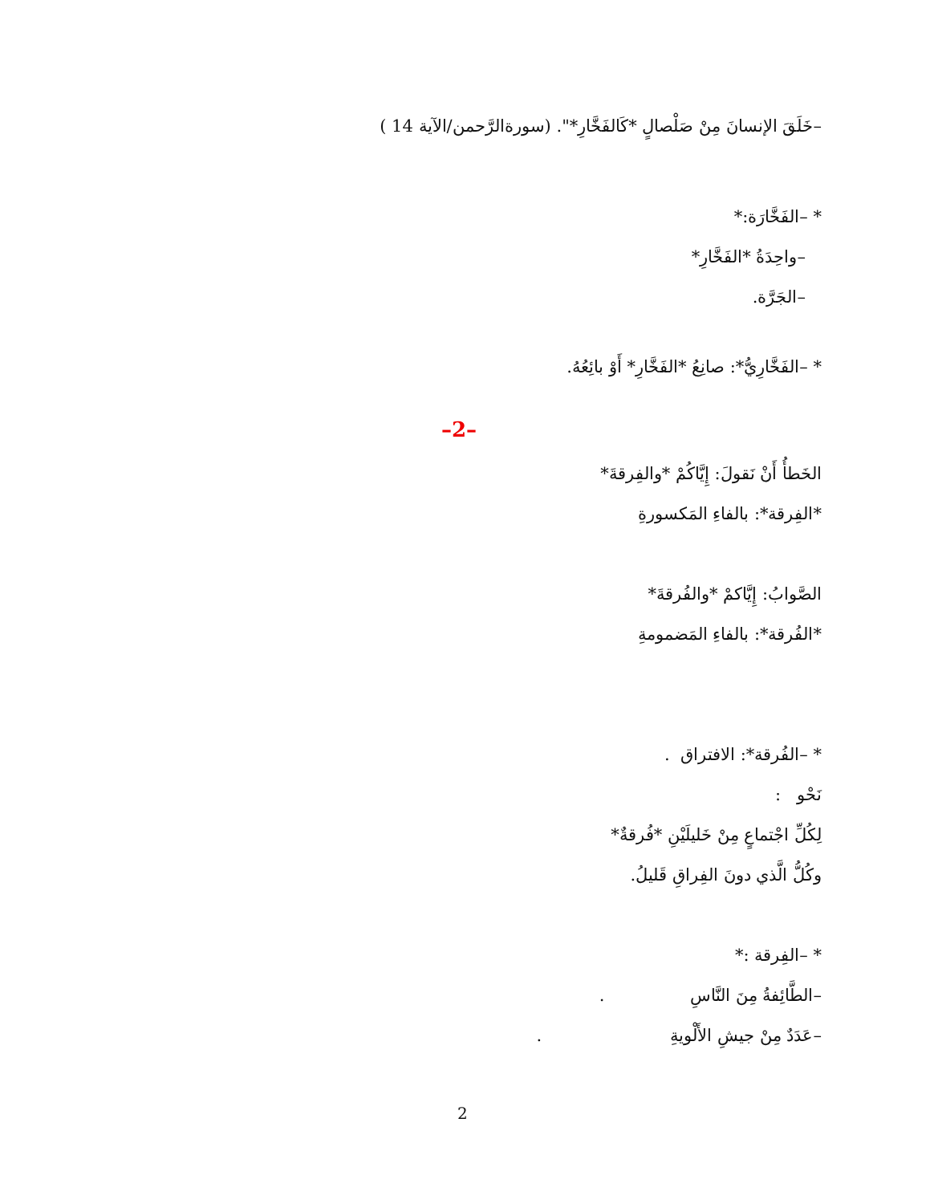–خَلَقَ الإنسانَ مِنْ صَلْصالٍ *كَالفَخَّارِ*". (سورةالرَّحمن/الآية 14 )
* –الفَخَّارَة:*
–واحِدَةُ *الفَخَّارِ*
–الجَرَّة.
* –الفَخَّارِيُّ*: صانِعُ *الفَخَّارِ* أَوْ بائِعُهُ.
–2–
الخَطأُ أَنْ نَقولَ: إِيَّاكُمْ *والفِرقةَ*
*الفِرقة*: بالفاءِ المَكسورةِ
الصَّوابُ: إِيَّاكمْ *والفُرقةَ*
*الفُرقة*: بالفاءِ المَضمومةِ
* –الفُرقة*: الافتراق .
نَحْو :
لِكُلِّ اجْتماعٍ مِنْ خَليلَيْنِ *فُرقةٌ*
وكُلُّ الَّذي دونَ الفِراقِ قَليلُ.
* –الفِرقة :*
–الطَّائِفةُ مِنَ النَّاسِ .
–عَدَدٌ مِنْ جيشِ الأَلْويةِ .
2